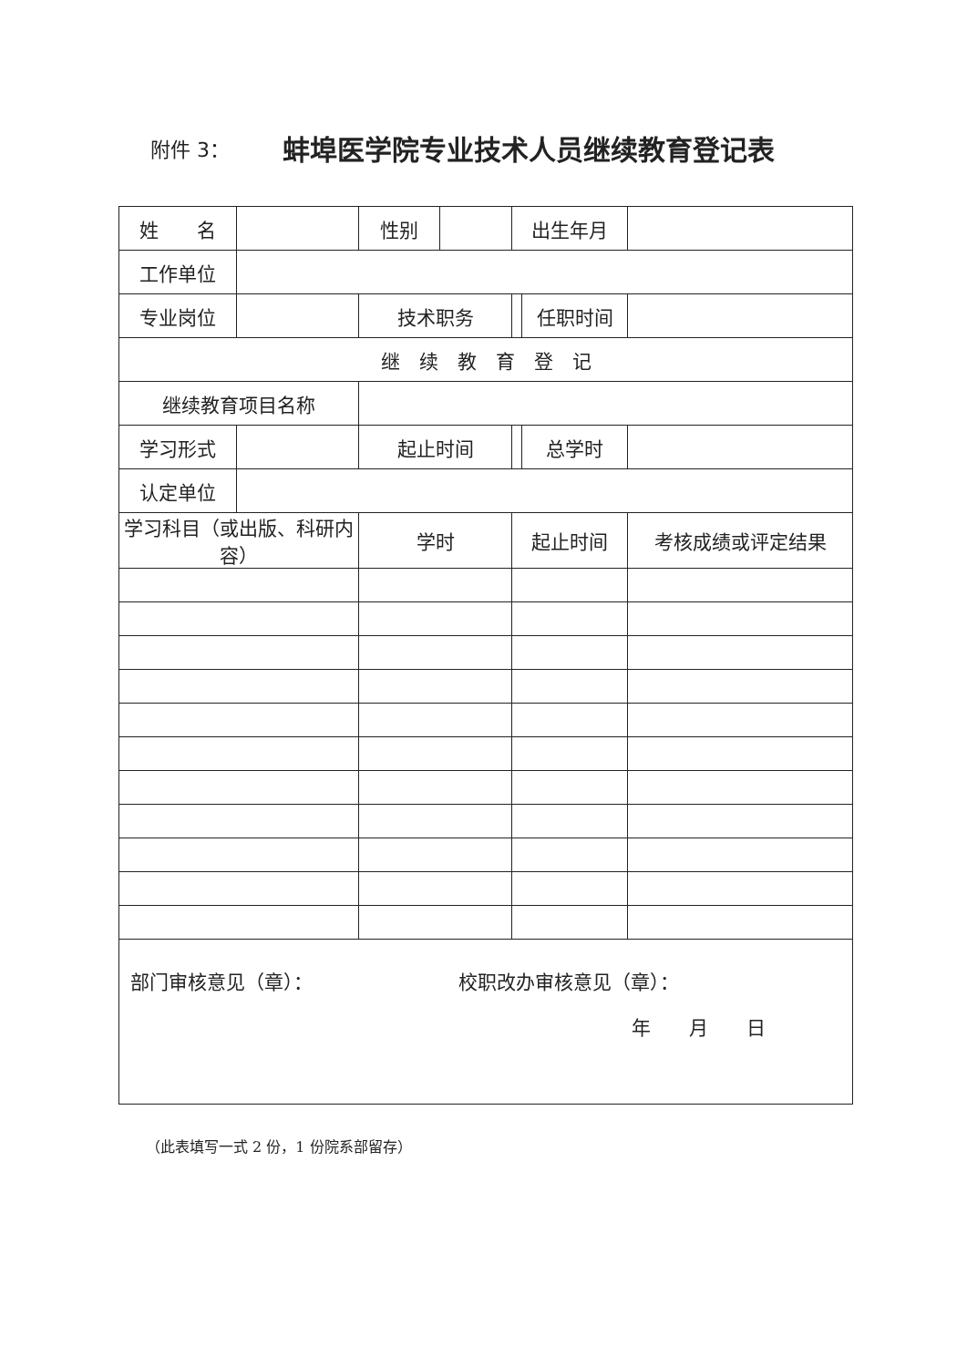附件 3：
蚌埠医学院专业技术人员继续教育登记表
| 姓 名 | | 性别 | | 出生年月 | | |
| 工作单位 | | | | | | |
| 专业岗位 | | 技术职务 | | | 任职时间 | |
| 继 续 教 育 登 记 | | | | | | |
| 继续教育项目名称 | | | | | | |
| 学习形式 | | 起止时间 | | | 总学时 | |
| 认定单位 | | | | | | |
| 学习科目（或出版、科研内容） | | 学时 | | 起止时间 | | 考核成绩或评定结果 |
| 部门审核意见（章）： 校职改办审核意见（章）： 年 月 日 | | | | | | |
（此表填写一式 2 份，1 份院系部留存）